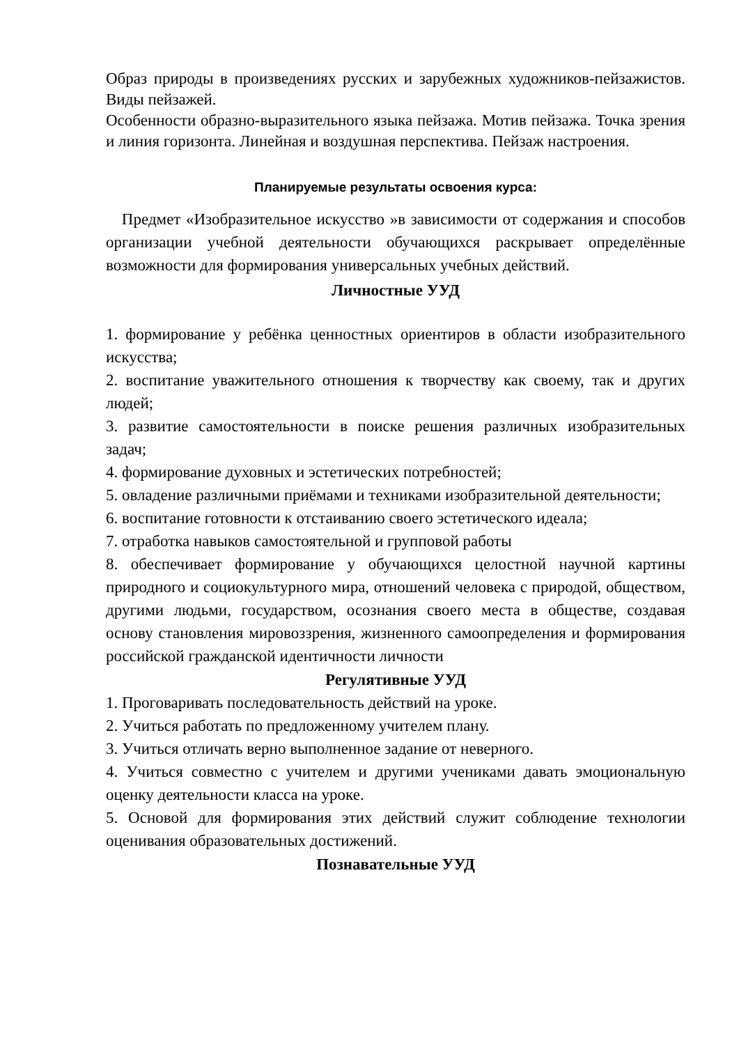Образ природы в произведениях русских и зарубежных художников-пейзажистов. Виды пейзажей.
Особенности образно-выразительного языка пейзажа. Мотив пейзажа. Точка зрения и линия горизонта. Линейная и воздушная перспектива. Пейзаж настроения.
Планируемые результаты освоения курса:
Предмет «Изобразительное искусство »в зависимости от содержания и способов организации учебной деятельности обучающихся раскрывает определённые возможности для формирования универсальных учебных действий.
Личностные УУД
1. формирование у ребёнка ценностных ориентиров в области изобразительного искусства;
2. воспитание уважительного отношения к творчеству как своему, так и других людей;
3. развитие самостоятельности в поиске решения различных изобразительных задач;
4. формирование духовных и эстетических потребностей;
5. овладение различными приёмами и техниками изобразительной деятельности;
6. воспитание готовности к отстаиванию своего эстетического идеала;
7. отработка навыков самостоятельной и групповой работы
8. обеспечивает формирование у обучающихся целостной научной картины природного и социокультурного мира, отношений человека с природой, обществом, другими людьми, государством, осознания своего места в обществе, создавая основу становления мировоззрения, жизненного самоопределения и формирования российской гражданской идентичности личности
Регулятивные УУД
1. Проговаривать последовательность действий на уроке.
2. Учиться работать по предложенному учителем плану.
3. Учиться отличать верно выполненное задание от неверного.
4. Учиться совместно с учителем и другими учениками давать эмоциональную оценку деятельности класса на уроке.
5. Основой для формирования этих действий служит соблюдение технологии оценивания образовательных достижений.
Познавательные УУД